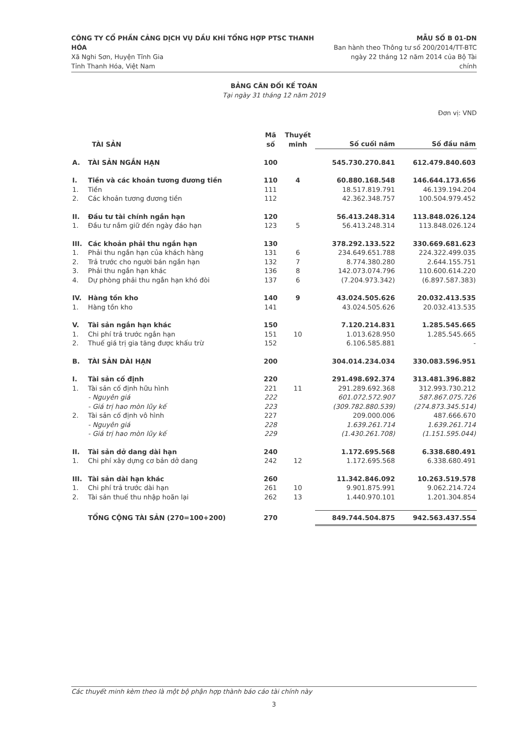CÔNG TY CỔ PHẦN CẢNG DỊCH VỤ DẦU KHÍ TỔNG HỢP PTSC THANH HÓA
Xã Nghi Sơn, Huyện Tĩnh Gia
Tỉnh Thanh Hóa, Việt Nam
MẪU SỐ B 01-DN
Ban hành theo Thông tư số 200/2014/TT-BTC
ngày 22 tháng 12 năm 2014 của Bộ Tài chính
BẢNG CÂN ĐỐI KẾ TOÁN
Tại ngày 31 tháng 12 năm 2019
Đơn vị: VND
| | TÀI SẢN | Mã số | Thuyết minh | Số cuối năm | Số đầu năm |
| --- | --- | --- | --- | --- | --- |
| A. | TÀI SẢN NGẮN HẠN | 100 | | 545.730.270.841 | 612.479.840.603 |
| I. | Tiền và các khoản tương đương tiền | 110 | 4 | 60.880.168.548 | 146.644.173.656 |
| 1. | Tiền | 111 | | 18.517.819.791 | 46.139.194.204 |
| 2. | Các khoản tương đương tiền | 112 | | 42.362.348.757 | 100.504.979.452 |
| II. | Đầu tư tài chính ngắn hạn | 120 | | 56.413.248.314 | 113.848.026.124 |
| 1. | Đầu tư nắm giữ đến ngày đáo hạn | 123 | 5 | 56.413.248.314 | 113.848.026.124 |
| III. | Các khoản phải thu ngắn hạn | 130 | | 378.292.133.522 | 330.669.681.623 |
| 1. | Phải thu ngắn hạn của khách hàng | 131 | 6 | 234.649.651.788 | 224.322.499.035 |
| 2. | Trả trước cho người bán ngắn hạn | 132 | 7 | 8.774.380.280 | 2.644.155.751 |
| 3. | Phải thu ngắn hạn khác | 136 | 8 | 142.073.074.796 | 110.600.614.220 |
| 4. | Dự phòng phải thu ngắn hạn khó đòi | 137 | 6 | (7.204.973.342) | (6.897.587.383) |
| IV. | Hàng tồn kho | 140 | 9 | 43.024.505.626 | 20.032.413.535 |
| 1. | Hàng tồn kho | 141 | | 43.024.505.626 | 20.032.413.535 |
| V. | Tài sản ngắn hạn khác | 150 | | 7.120.214.831 | 1.285.545.665 |
| 1. | Chi phí trả trước ngắn hạn | 151 | 10 | 1.013.628.950 | 1.285.545.665 |
| 2. | Thuế giá trị gia tăng được khấu trừ | 152 | | 6.106.585.881 | - |
| B. | TÀI SẢN DÀI HẠN | 200 | | 304.014.234.034 | 330.083.596.951 |
| I. | Tài sản cố định | 220 | | 291.498.692.374 | 313.481.396.882 |
| 1. | Tài sản cố định hữu hình | 221 | 11 | 291.289.692.368 | 312.993.730.212 |
| | - Nguyên giá | 222 | | 601.072.572.907 | 587.867.075.726 |
| | - Giá trị hao mòn lũy kế | 223 | | (309.782.880.539) | (274.873.345.514) |
| 2. | Tài sản cố định vô hình | 227 | | 209.000.006 | 487.666.670 |
| | - Nguyên giá | 228 | | 1.639.261.714 | 1.639.261.714 |
| | - Giá trị hao mòn lũy kế | 229 | | (1.430.261.708) | (1.151.595.044) |
| II. | Tài sản dở dang dài hạn | 240 | | 1.172.695.568 | 6.338.680.491 |
| 1. | Chi phí xây dựng cơ bản dở dang | 242 | 12 | 1.172.695.568 | 6.338.680.491 |
| III. | Tài sản dài hạn khác | 260 | | 11.342.846.092 | 10.263.519.578 |
| 1. | Chi phí trả trước dài hạn | 261 | 10 | 9.901.875.991 | 9.062.214.724 |
| 2. | Tài sản thuế thu nhập hoãn lại | 262 | 13 | 1.440.970.101 | 1.201.304.854 |
| | TỔNG CỘNG TÀI SẢN (270=100+200) | 270 | | 849.744.504.875 | 942.563.437.554 |
Các thuyết minh kèm theo là một bộ phận hợp thành báo cáo tài chính này
3